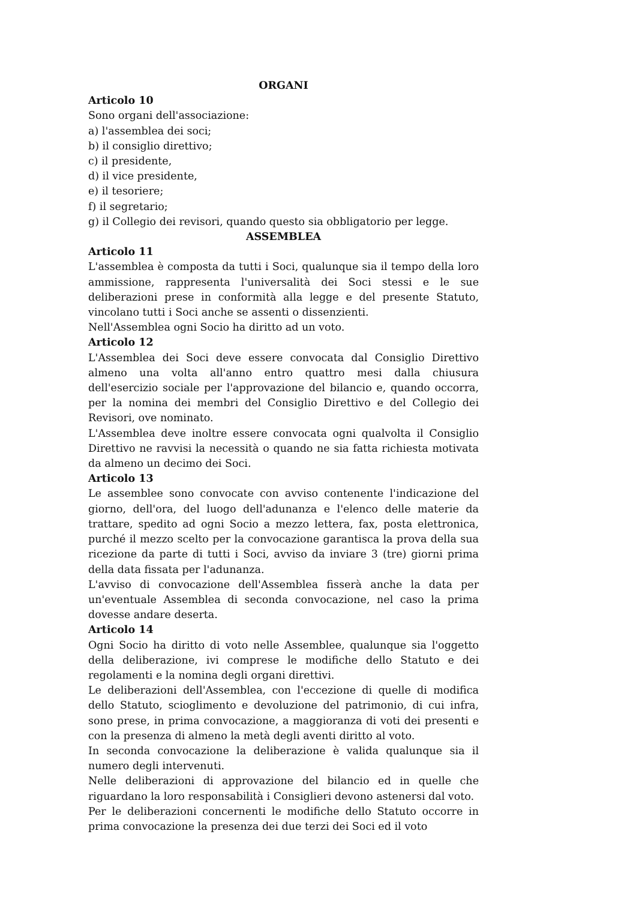ORGANI
Articolo 10
Sono organi dell'associazione:
a) l'assemblea dei soci;
b) il consiglio direttivo;
c) il presidente,
d) il vice presidente,
e) il tesoriere;
f) il segretario;
g) il Collegio dei revisori, quando questo sia obbligatorio per legge.
ASSEMBLEA
Articolo 11
L'assemblea è composta da tutti i Soci, qualunque sia il tempo della loro ammissione, rappresenta l'universalità dei Soci stessi e le sue deliberazioni prese in conformità alla legge e del presente Statuto, vincolano tutti i Soci anche se assenti o dissenzienti.
Nell'Assemblea ogni Socio ha diritto ad un voto.
Articolo 12
L'Assemblea dei Soci deve essere convocata dal Consiglio Direttivo almeno una volta all'anno entro quattro mesi dalla chiusura dell'esercizio sociale per l'approvazione del bilancio e, quando occorra, per la nomina dei membri del Consiglio Direttivo e del Collegio dei Revisori, ove nominato.
L'Assemblea deve inoltre essere convocata ogni qualvolta il Consiglio Direttivo ne ravvisi la necessità o quando ne sia fatta richiesta motivata da almeno un decimo dei Soci.
Articolo 13
Le assemblee sono convocate con avviso contenente l'indicazione del giorno, dell'ora, del luogo dell'adunanza e l'elenco delle materie da trattare, spedito ad ogni Socio a mezzo lettera, fax, posta elettronica, purché il mezzo scelto per la convocazione garantisca la prova della sua ricezione da parte di tutti i Soci, avviso da inviare 3 (tre) giorni prima della data fissata per l'adunanza.
L'avviso di convocazione dell'Assemblea fisserà anche la data per un'eventuale Assemblea di seconda convocazione, nel caso la prima dovesse andare deserta.
Articolo 14
Ogni Socio ha diritto di voto nelle Assemblee, qualunque sia l'oggetto della deliberazione, ivi comprese le modifiche dello Statuto e dei regolamenti e la nomina degli organi direttivi.
Le deliberazioni dell'Assemblea, con l'eccezione di quelle di modifica dello Statuto, scioglimento e devoluzione del patrimonio, di cui infra, sono prese, in prima convocazione, a maggioranza di voti dei presenti e con la presenza di almeno la metà degli aventi diritto al voto.
In seconda convocazione la deliberazione è valida qualunque sia il numero degli intervenuti.
Nelle deliberazioni di approvazione del bilancio ed in quelle che riguardano la loro responsabilità i Consiglieri devono astenersi dal voto.
Per le deliberazioni concernenti le modifiche dello Statuto occorre in prima convocazione la presenza dei due terzi dei Soci ed il voto